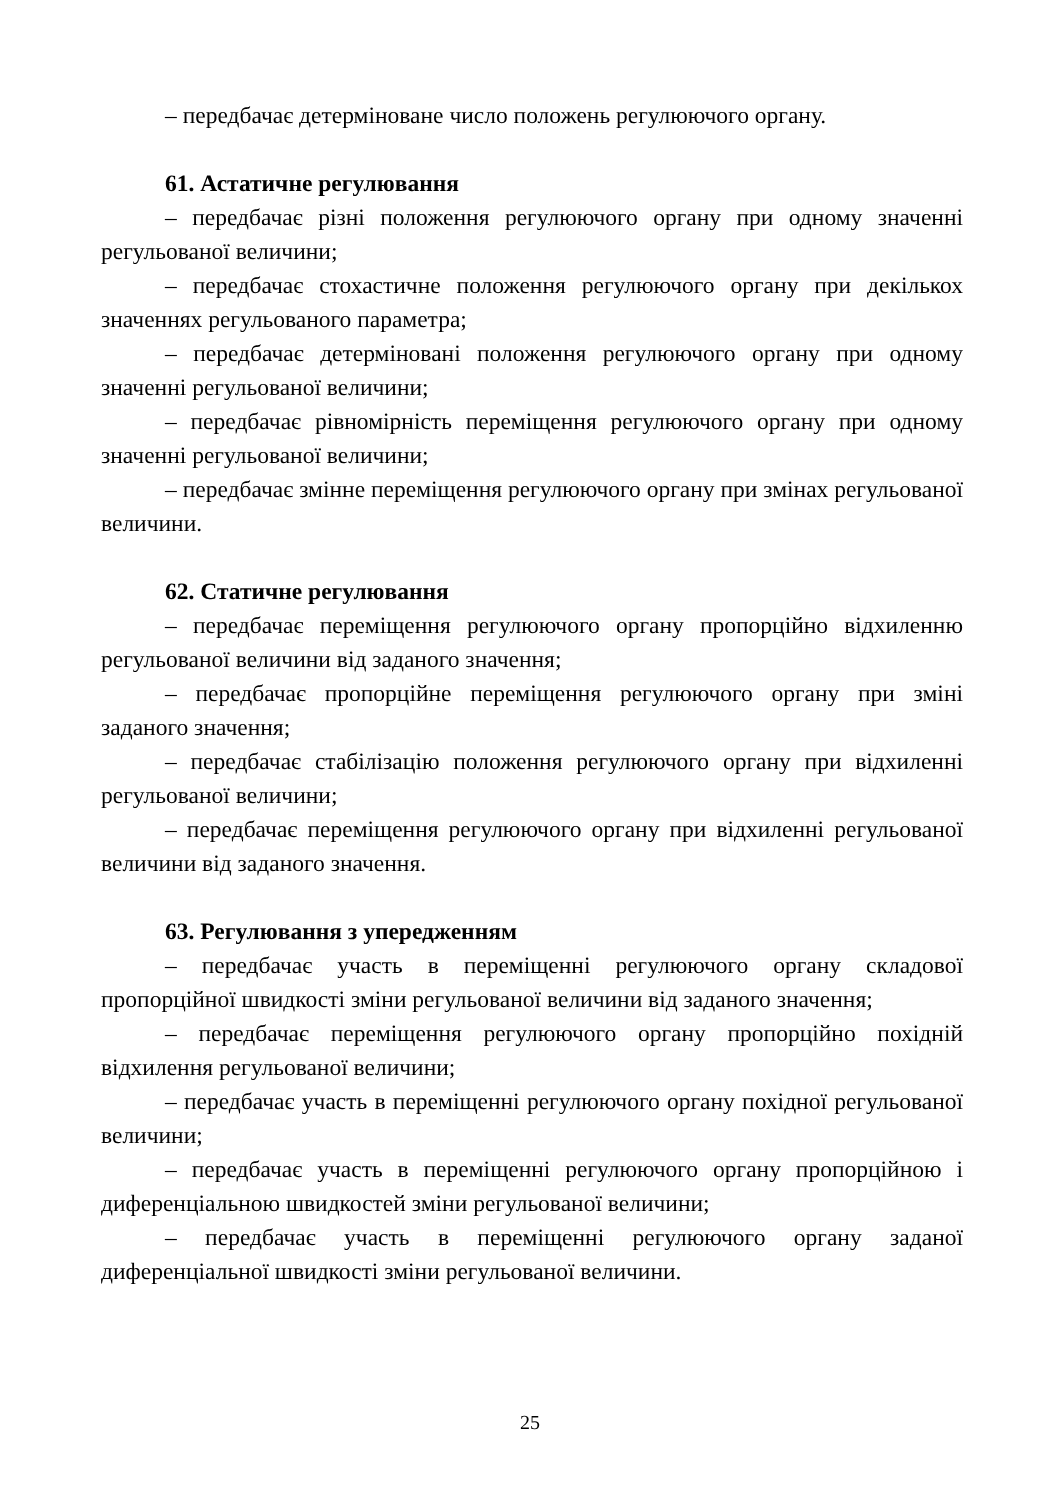– передбачає детерміноване число положень регулюючого органу.
61. Астатичне регулювання
– передбачає різні положення регулюючого органу при одному значенні регульованої величини;
– передбачає стохастичне положення регулюючого органу при декількох значеннях регульованого параметра;
– передбачає детерміновані положення регулюючого органу при одному значенні регульованої величини;
– передбачає рівномірність переміщення регулюючого органу при одному значенні регульованої величини;
– передбачає змінне переміщення регулюючого органу при змінах регульованої величини.
62. Статичне регулювання
– передбачає переміщення регулюючого органу пропорційно відхиленню регульованої величини від заданого значення;
– передбачає пропорційне переміщення регулюючого органу при зміні заданого значення;
– передбачає стабілізацію положення регулюючого органу при відхиленні регульованої величини;
– передбачає переміщення регулюючого органу при відхиленні регульованої величини від заданого значення.
63. Регулювання з упередженням
– передбачає участь в переміщенні регулюючого органу складової пропорційної швидкості зміни регульованої величини від заданого значення;
– передбачає переміщення регулюючого органу пропорційно похідній відхилення регульованої величини;
– передбачає участь в переміщенні регулюючого органу похідної регульованої величини;
– передбачає участь в переміщенні регулюючого органу пропорційною і диференціальною швидкостей зміни регульованої величини;
– передбачає участь в переміщенні регулюючого органу заданої диференціальної швидкості зміни регульованої величини.
25